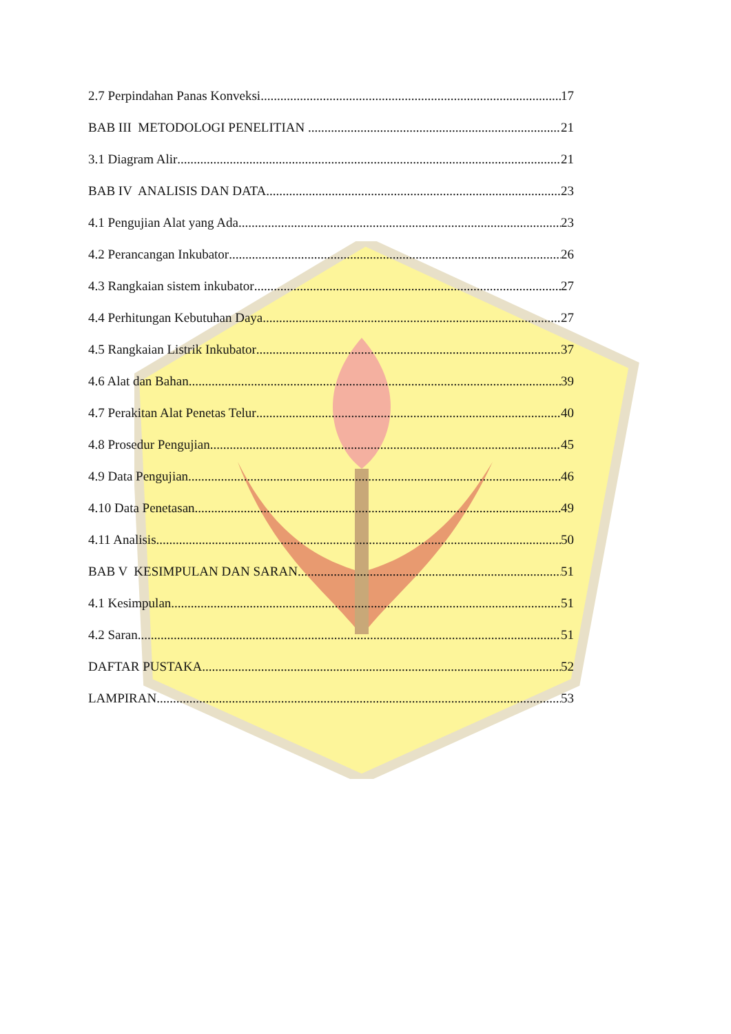2.7 Perpindahan Panas Konveksi 17
BAB III METODOLOGI PENELITIAN 21
3.1 Diagram Alir 21
BAB IV ANALISIS DAN DATA 23
4.1 Pengujian Alat yang Ada 23
4.2 Perancangan Inkubator 26
4.3 Rangkaian sistem inkubator 27
4.4 Perhitungan Kebutuhan Daya 27
4.5 Rangkaian Listrik Inkubator 37
4.6 Alat dan Bahan 39
4.7 Perakitan Alat Penetas Telur 40
4.8 Prosedur Pengujian 45
4.9 Data Pengujian 46
4.10 Data Penetasan 49
4.11 Analisis 50
BAB V KESIMPULAN DAN SARAN 51
4.1 Kesimpulan 51
4.2 Saran 51
DAFTAR PUSTAKA 52
LAMPIRAN 53